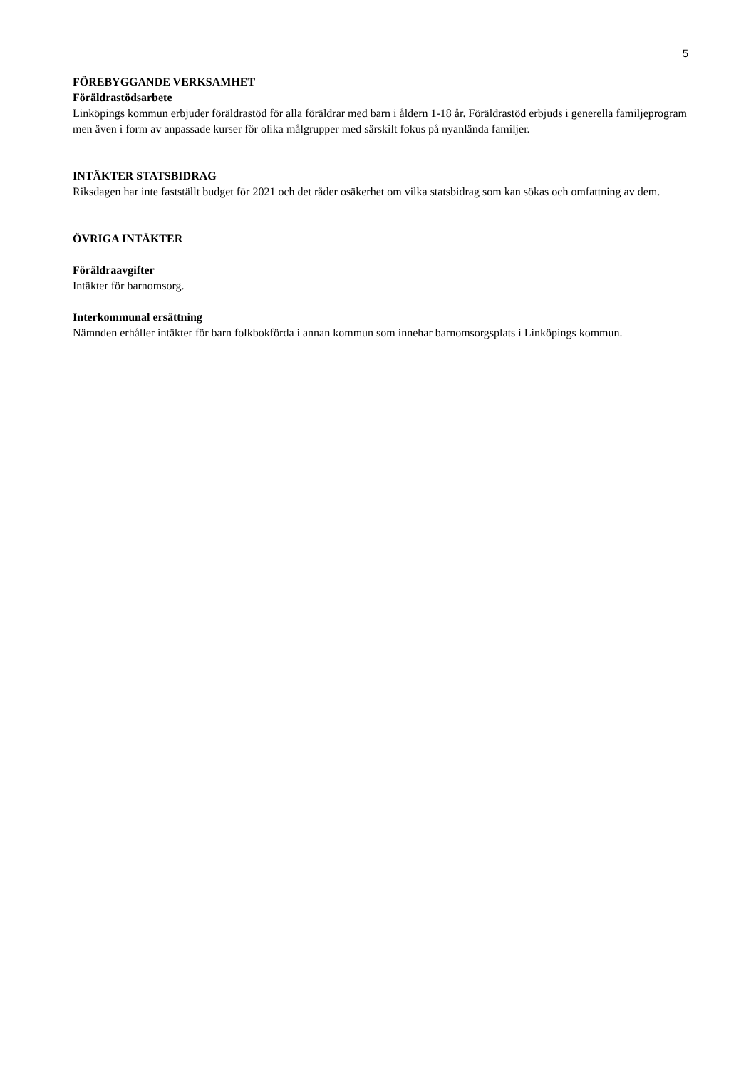5
FÖREBYGGANDE VERKSAMHET
Föräldrastödsarbete
Linköpings kommun erbjuder föräldrastöd för alla föräldrar med barn i åldern 1-18 år. Föräldrastöd erbjuds i generella familjeprogram men även i form av anpassade kurser för olika målgrupper med särskilt fokus på nyanlända familjer.
INTÄKTER STATSBIDRAG
Riksdagen har inte fastställt budget för 2021 och det råder osäkerhet om vilka statsbidrag som kan sökas och omfattning av dem.
ÖVRIGA INTÄKTER
Föräldraavgifter
Intäkter för barnomsorg.
Interkommunal ersättning
Nämnden erhåller intäkter för barn folkbokförda i annan kommun som innehar barnomsorgsplats i Linköpings kommun.